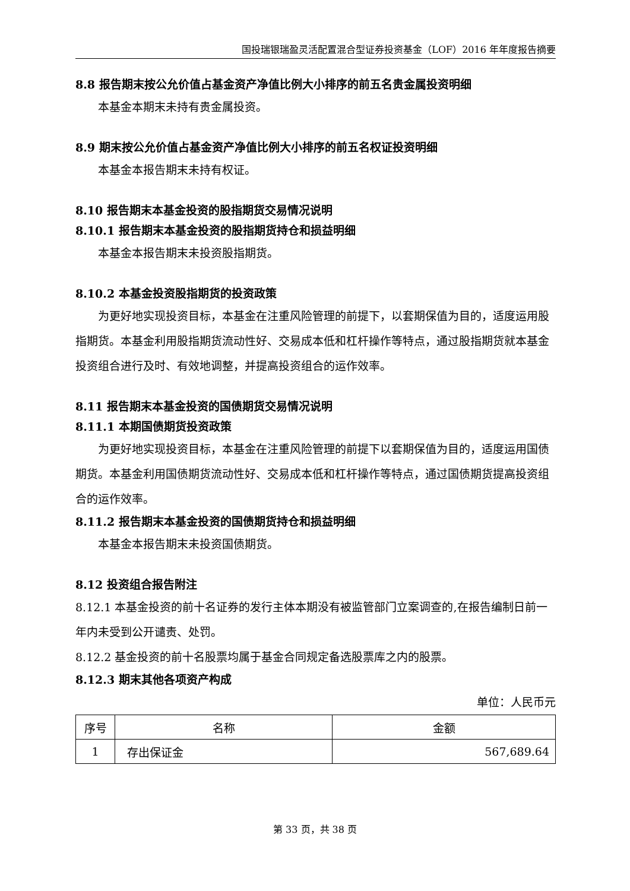国投瑞银瑞盈灵活配置混合型证券投资基金（LOF）2016 年年度报告摘要
8.8 报告期末按公允价值占基金资产净值比例大小排序的前五名贵金属投资明细
本基金本期末未持有贵金属投资。
8.9 期末按公允价值占基金资产净值比例大小排序的前五名权证投资明细
本基金本报告期末未持有权证。
8.10 报告期末本基金投资的股指期货交易情况说明
8.10.1 报告期末本基金投资的股指期货持仓和损益明细
本基金本报告期末未投资股指期货。
8.10.2 本基金投资股指期货的投资政策
为更好地实现投资目标，本基金在注重风险管理的前提下，以套期保值为目的，适度运用股指期货。本基金利用股指期货流动性好、交易成本低和杠杆操作等特点，通过股指期货就本基金投资组合进行及时、有效地调整，并提高投资组合的运作效率。
8.11 报告期末本基金投资的国债期货交易情况说明
8.11.1 本期国债期货投资政策
为更好地实现投资目标，本基金在注重风险管理的前提下以套期保值为目的，适度运用国债期货。本基金利用国债期货流动性好、交易成本低和杠杆操作等特点，通过国债期货提高投资组合的运作效率。
8.11.2 报告期末本基金投资的国债期货持仓和损益明细
本基金本报告期末未投资国债期货。
8.12 投资组合报告附注
8.12.1 本基金投资的前十名证券的发行主体本期没有被监管部门立案调查的,在报告编制日前一年内未受到公开谴责、处罚。
8.12.2 基金投资的前十名股票均属于基金合同规定备选股票库之内的股票。
8.12.3 期末其他各项资产构成
单位：人民币元
| 序号 | 名称 | 金额 |
| 1 | 存出保证金 | 567,689.64 |
第 33 页，共 38 页